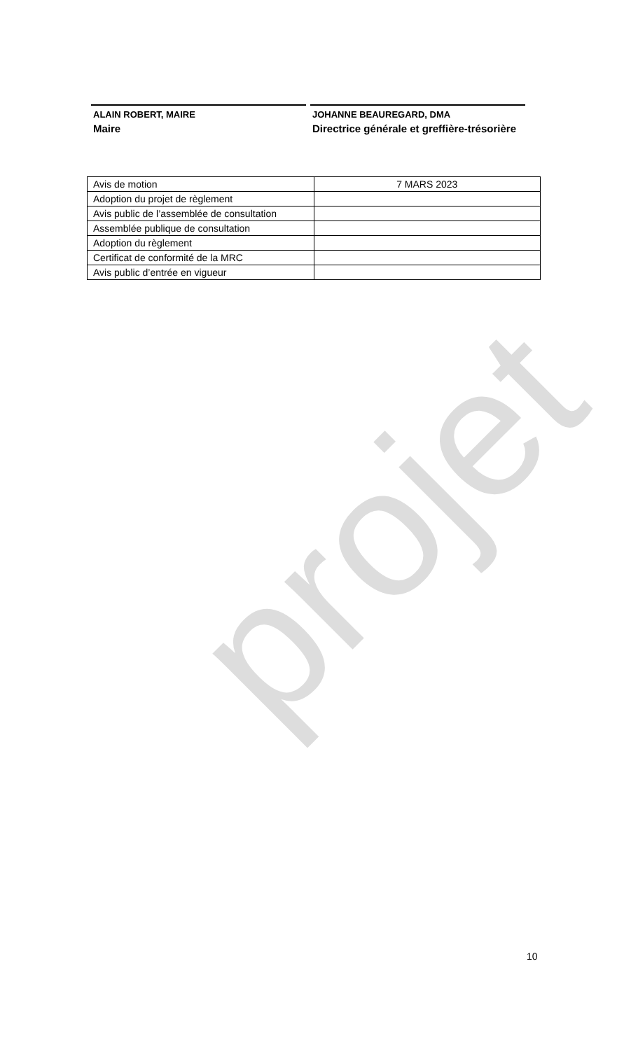ALAIN ROBERT, MAIRE
Maire
JOHANNE BEAUREGARD, DMA
Directrice générale et greffière-trésorière
| Avis de motion | 7 MARS 2023 |
| Adoption du projet de règlement | |
| Avis public de l’assemblée de consultation | |
| Assemblée publique de consultation | |
| Adoption du règlement | |
| Certificat de conformité de la MRC | |
| Avis public d’entrée en vigueur | |
projet
10